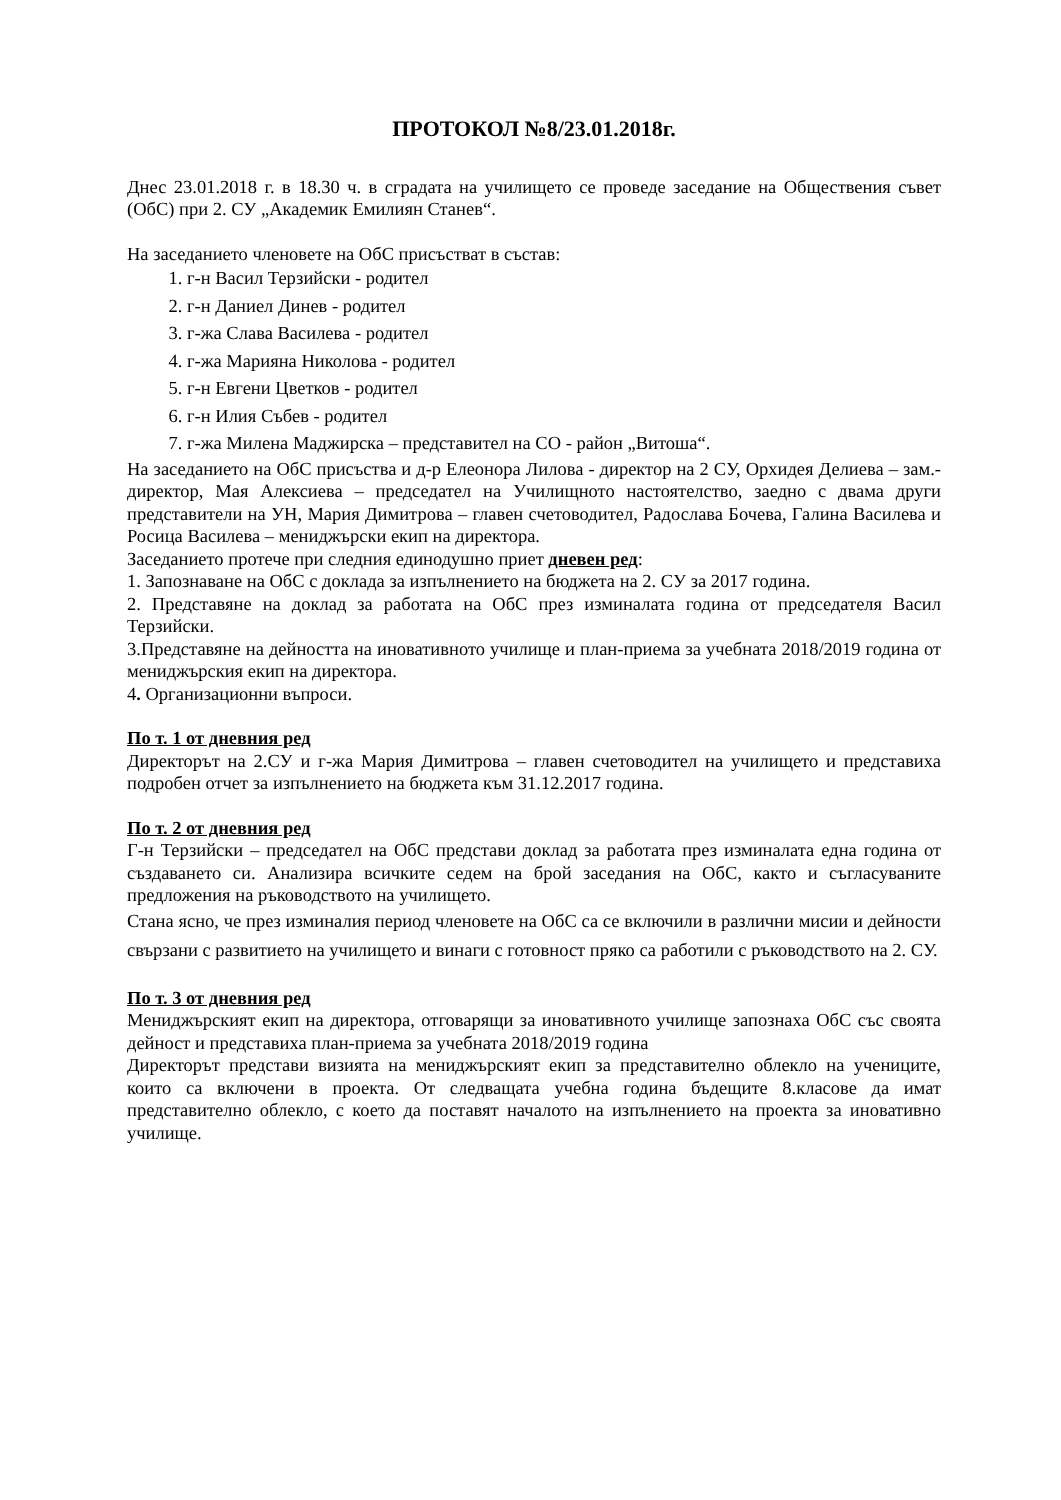ПРОТОКОЛ №8/23.01.2018г.
Днес 23.01.2018 г. в 18.30 ч. в сградата на училището се проведе заседание на Обществения съвет (ОбС) при 2. СУ „Академик Емилиян Станев“.
На заседанието членовете на ОбС присъстват в състав:
1. г-н Васил Терзийски - родител
2. г-н Даниел Динев - родител
3. г-жа Слава Василева - родител
4. г-жа Марияна Николова - родител
5. г-н Евгени Цветков - родител
6. г-н Илия Събев - родител
7. г-жа Милена Маджирска – представител на СО - район „Витоша“.
На заседанието на ОбС присъства и д-р Елеонора Лилова - директор на 2 СУ, Орхидея Делиева – зам.-директор, Мая Алексиева – председател на Училищното настоятелство, заедно с двама други представители на УН, Мария Димитрова – главен счетоводител, Радослава Бочева, Галина Василева и Росица Василева – мениджърски екип на директора.
Заседанието протече при следния единодушно приет дневен ред:
1. Запознаване на ОбС с доклада за изпълнението на бюджета на 2. СУ за 2017 година.
2. Представяне на доклад за работата на ОбС през изминалата година от председателя Васил Терзийски.
3.Представяне на дейността на иновативното училище и план-приема за учебната 2018/2019 година от мениджърския екип на директора.
4. Организационни въпроси.
По т. 1 от дневния ред
Директорът на 2.СУ и г-жа Мария Димитрова – главен счетоводител на училището и представиха подробен отчет за изпълнението на бюджета към 31.12.2017 година.
По т. 2 от дневния ред
Г-н Терзийски – председател на ОбС представи доклад за работата през изминалата една година от създаването си. Анализира всичките седем на брой заседания на ОбС, както и съгласуваните предложения на ръководството на училището.
Стана ясно, че през изминалия период членовете на ОбС са се включили в различни мисии и дейности свързани с развитието на училището и винаги с готовност пряко са работили с ръководството на 2. СУ.
По т. 3 от дневния ред
Мениджърският екип на директора, отговарящи за иновативното училище запознаха ОбС със своята дейност и представиха план-приема за учебната 2018/2019 година
Директорът представи визията на мениджърският екип за представително облекло на учениците, които са включени в проекта. От следващата учебна година бъдещите 8.класове да имат представително облекло, с което да поставят началото на изпълнението на проекта за иновативно училище.